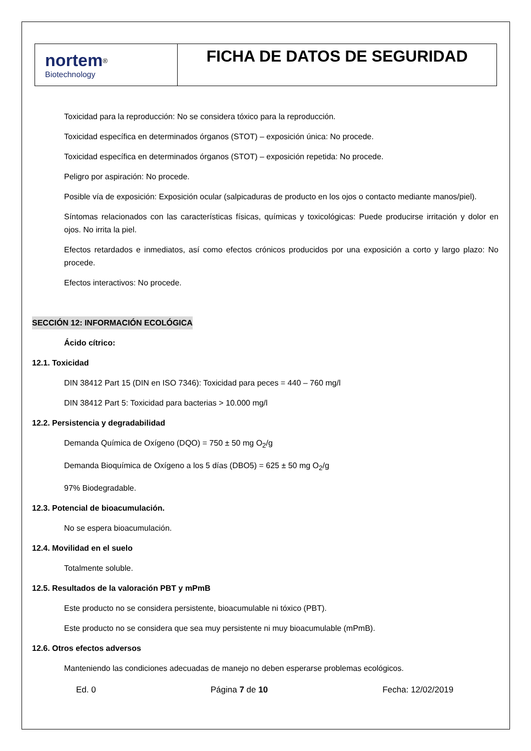| nortem<sup>®</sup> Biotechnology | FICHA DE DATOS DE SEGURIDAD |
Toxicidad para la reproducción: No se considera tóxico para la reproducción.
Toxicidad específica en determinados órganos (STOT) – exposición única: No procede.
Toxicidad específica en determinados órganos (STOT) – exposición repetida: No procede.
Peligro por aspiración: No procede.
Posible vía de exposición: Exposición ocular (salpicaduras de producto en los ojos o contacto mediante manos/piel).
Síntomas relacionados con las características físicas, químicas y toxicológicas: Puede producirse irritación y dolor en ojos. No irrita la piel.
Efectos retardados e inmediatos, así como efectos crónicos producidos por una exposición a corto y largo plazo: No procede.
Efectos interactivos: No procede.
SECCIÓN 12: INFORMACIÓN ECOLÓGICA
Ácido cítrico:
12.1. Toxicidad
DIN 38412 Part 15 (DIN en ISO 7346): Toxicidad para peces = 440 – 760 mg/l
DIN 38412 Part 5: Toxicidad para bacterias > 10.000 mg/l
12.2. Persistencia y degradabilidad
Demanda Química de Oxígeno (DQO) = 750 ± 50 mg O<sub>2</sub>/g
Demanda Bioquímica de Oxígeno a los 5 días (DBO5) = 625 ± 50 mg O<sub>2</sub>/g
97% Biodegradable.
12.3. Potencial de bioacumulación.
No se espera bioacumulación.
12.4. Movilidad en el suelo
Totalmente soluble.
12.5. Resultados de la valoración PBT y mPmB
Este producto no se considera persistente, bioacumulable ni tóxico (PBT).
Este producto no se considera que sea muy persistente ni muy bioacumulable (mPmB).
12.6. Otros efectos adversos
Manteniendo las condiciones adecuadas de manejo no deben esperarse problemas ecológicos.
Ed. 0 Página 7 de 10 Fecha: 12/02/2019